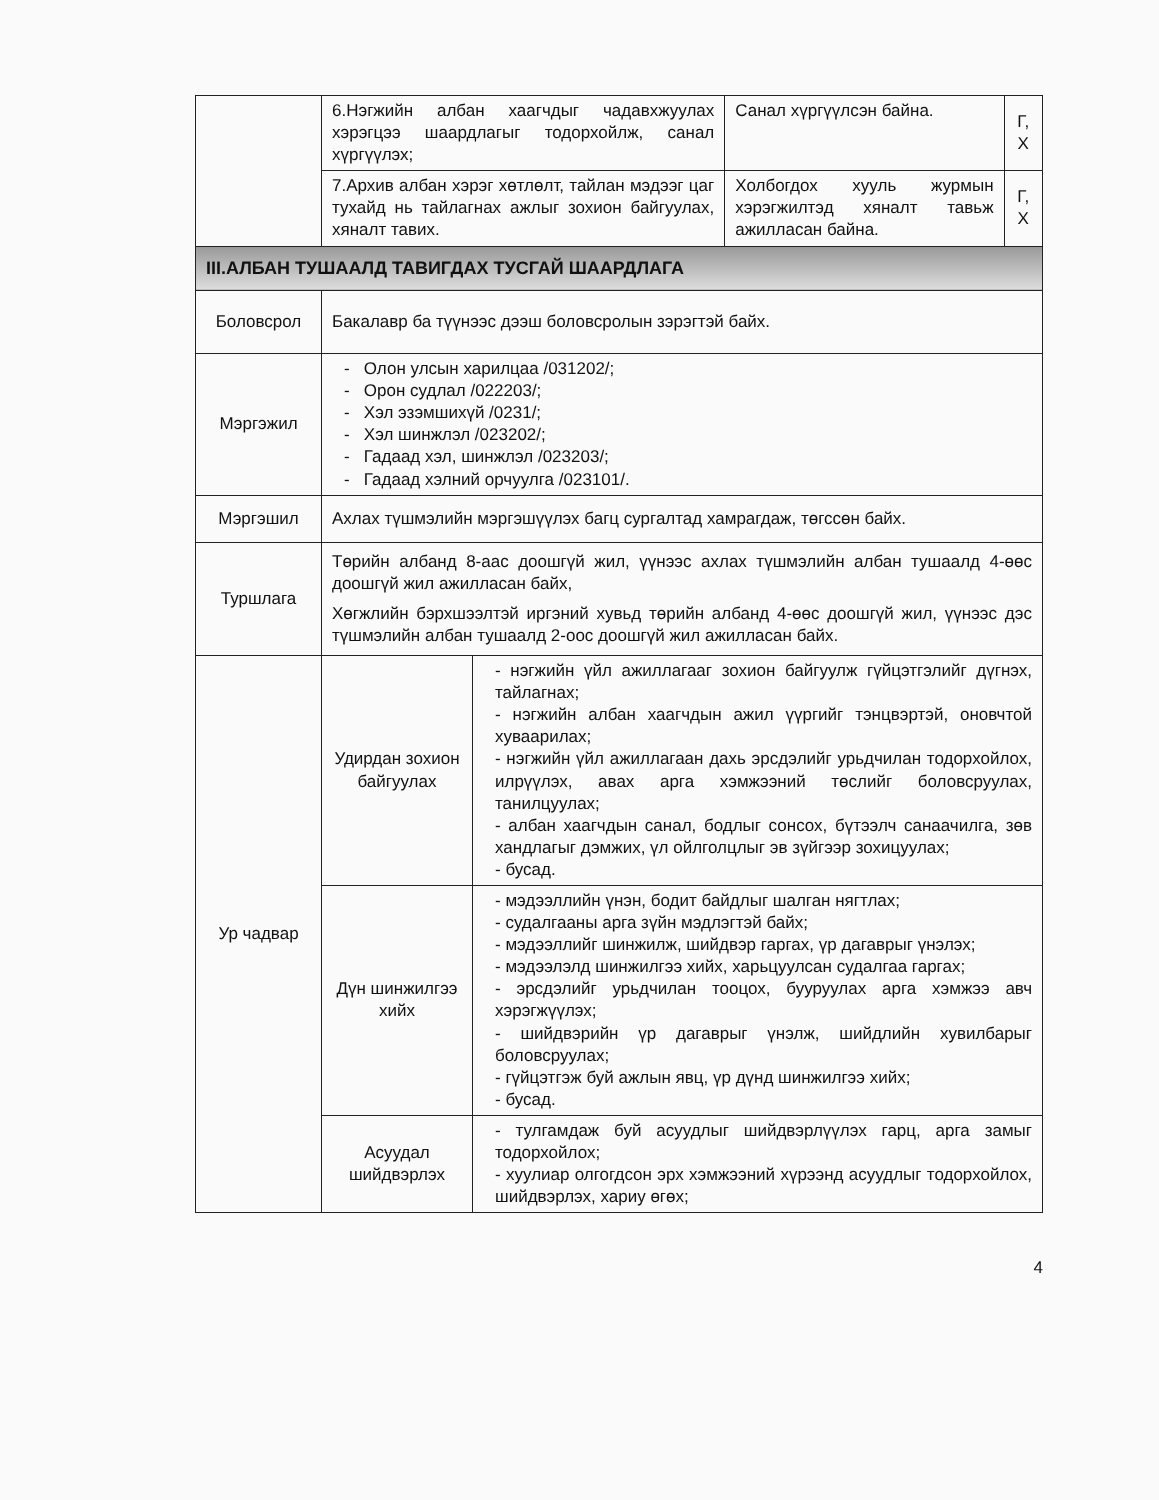| | 6.Нэгжийн албан хаагчдыг чадавхжуулах хэрэгцээ шаардлагыг тодорхойлж, санал хүргүүлэх; | | Санал хүргүүлсэн байна. | Г, Х |
| | 7.Архив албан хэрэг хөтлөлт, тайлан мэдээг цаг тухайд нь тайлагнах ажлыг зохион байгуулах, хяналт тавих. | | Холбогдох хууль журмын хэрэгжилтэд хяналт тавьж ажилласан байна. | Г, Х |
| III.АЛБАН ТУШААЛД ТАВИГДАХ ТУСГАЙ ШААРДЛАГА | | | | |
| Боловсрол | Бакалавр ба түүнээс дээш боловсролын зэрэгтэй байх. | | | |
| Мэргэжил | - Олон улсын харилцаа /031202/; - Орон судлал /022203/; - Хэл эзэмшихүй /0231/; - Хэл шинжлэл /023202/; - Гадаад хэл, шинжлэл /023203/; - Гадаад хэлний орчуулга /023101/. | | | |
| Мэргэшил | Ахлах түшмэлийн мэргэшүүлэх багц сургалтад хамрагдаж, төгссөн байх. | | | |
| Туршлага | Төрийн албанд 8-аас доошгүй жил, үүнээс ахлах түшмэлийн албан тушаалд 4-өөс доошгүй жил ажилласан байх, Хөгжлийн бэрхшээлтэй иргэний хувьд төрийн албанд 4-өөс доошгүй жил, үүнээс дэс түшмэлийн албан тушаалд 2-оос доошгүй жил ажилласан байх. | | | |
| Ур чадвар | Удирдан зохион байгуулах | - нэгжийн үйл ажиллагааг зохион байгуулж гүйцэтгэлийг дүгнэх, тайлагнах; - нэгжийн албан хаагчдын ажил үүргийг тэнцвэртэй, оновчтой хуваарилах; - нэгжийн үйл ажиллагаан дахь эрсдэлийг урьдчилан тодорхойлох, илрүүлэх, авах арга хэмжээний төслийг боловсруулах, танилцуулах; - албан хаагчдын санал, бодлыг сонсох, бүтээлч санаачилга, зөв хандлагыг дэмжих, үл ойлголцлыг эв зүйгээр зохицуулах; - бусад. | | |
| | Дүн шинжилгээ хийх | - мэдээллийн үнэн, бодит байдлыг шалган нягтлах; - судалгааны арга зүйн мэдлэгтэй байх; - мэдээллийг шинжилж, шийдвэр гаргах, үр дагаврыг үнэлэх; - мэдээлэлд шинжилгээ хийх, харьцуулсан судалгаа гаргах; - эрсдэлийг урьдчилан тооцох, бууруулах арга хэмжээ авч хэрэгжүүлэх; - шийдвэрийн үр дагаврыг үнэлж, шийдлийн хувилбарыг боловсруулах; - гүйцэтгэж буй ажлын явц, үр дүнд шинжилгээ хийх; - бусад. | | |
| | Асуудал шийдвэрлэх | - тулгамдаж буй асуудлыг шийдвэрлүүлэх гарц, арга замыг тодорхойлох; - хуулиар олгогдсон эрх хэмжээний хүрээнд асуудлыг тодорхойлох, шийдвэрлэх, хариу өгөх; | | |
4